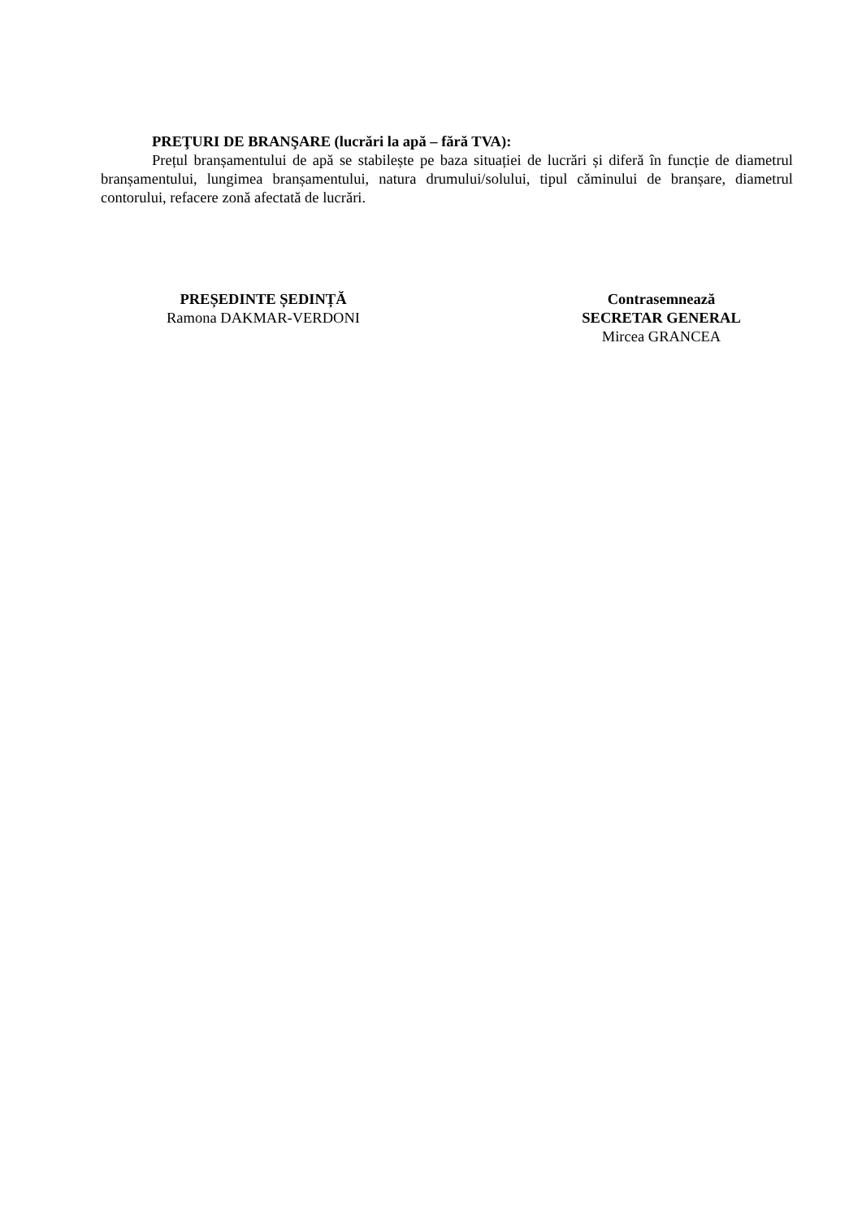PREŢURI DE BRANŞARE (lucrări la apă – fără TVA):
Prețul branșamentului de apă se stabilește pe baza situației de lucrări și diferă în funcție de diametrul branșamentului, lungimea branșamentului, natura drumului/solului, tipul căminului de branșare, diametrul contorului, refacere zonă afectată de lucrări.
PREȘEDINTE ȘEDINȚĂ
Ramona DAKMAR-VERDONI
Contrasemnează
SECRETAR GENERAL
Mircea GRANCEA